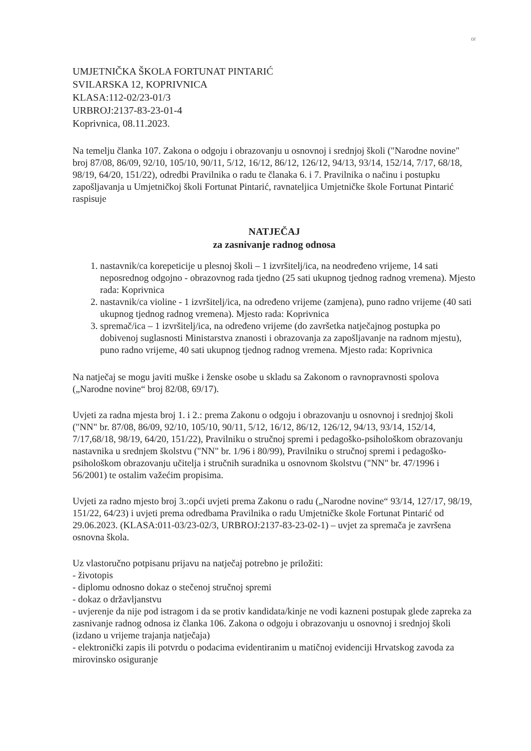or
UMJETNIČKA ŠKOLA FORTUNAT PINTARIĆ
SVILARSKA 12, KOPRIVNICA
KLASA:112-02/23-01/3
URBROJ:2137-83-23-01-4
Koprivnica, 08.11.2023.
Na temelju članka 107. Zakona o odgoju i obrazovanju u osnovnoj i srednjoj školi ("Narodne novine" broj 87/08, 86/09, 92/10, 105/10, 90/11, 5/12, 16/12, 86/12, 126/12, 94/13, 93/14, 152/14, 7/17, 68/18, 98/19, 64/20, 151/22), odredbi Pravilnika o radu te članaka 6. i 7. Pravilnika o načinu i postupku zapošljavanja u Umjetničkoj školi Fortunat Pintarić, ravnateljica Umjetničke škole Fortunat Pintarić raspisuje
NATJEČAJ
za zasnivanje radnog odnosa
1. nastavnik/ca korepeticije u plesnoj školi – 1 izvršitelj/ica, na neodređeno vrijeme, 14 sati neposrednog odgojno - obrazovnog rada tjedno (25 sati ukupnog tjednog radnog vremena). Mjesto rada: Koprivnica
2. nastavnik/ca violine - 1 izvršitelj/ica, na određeno vrijeme (zamjena), puno radno vrijeme (40 sati ukupnog tjednog radnog vremena). Mjesto rada: Koprivnica
3. spremač/ica – 1 izvršitelj/ica, na određeno vrijeme (do završetka natječajnog postupka po dobivenoj suglasnosti Ministarstva znanosti i obrazovanja za zapošljavanje na radnom mjestu), puno radno vrijeme, 40 sati ukupnog tjednog radnog vremena. Mjesto rada: Koprivnica
Na natječaj se mogu javiti muške i ženske osobe u skladu sa Zakonom o ravnopravnosti spolova („Narodne novine“ broj 82/08, 69/17).
Uvjeti za radna mjesta broj 1. i 2.: prema Zakonu o odgoju i obrazovanju u osnovnoj i srednjoj školi ("NN" br. 87/08, 86/09, 92/10, 105/10, 90/11, 5/12, 16/12, 86/12, 126/12, 94/13, 93/14, 152/14, 7/17,68/18, 98/19, 64/20, 151/22), Pravilniku o stručnoj spremi i pedagoško-psihološkom obrazovanju nastavnika u srednjem školstvu ("NN" br. 1/96 i 80/99), Pravilniku o stručnoj spremi i pedagoško-psihološkom obrazovanju učitelja i stručnih suradnika u osnovnom školstvu ("NN" br. 47/1996 i 56/2001) te ostalim važećim propisima.
Uvjeti za radno mjesto broj 3.:opći uvjeti prema Zakonu o radu („Narodne novine“ 93/14, 127/17, 98/19, 151/22, 64/23) i uvjeti prema odredbama Pravilnika o radu Umjetničke škole Fortunat Pintarić od 29.06.2023. (KLASA:011-03/23-02/3, URBROJ:2137-83-23-02-1) – uvjet za spremača je završena osnovna škola.
Uz vlastoručno potpisanu prijavu na natječaj potrebno je priložiti:
- životopis
- diplomu odnosno dokaz o stečenoj stručnoj spremi
- dokaz o državljanstvu
- uvjerenje da nije pod istragom i da se protiv kandidata/kinje ne vodi kazneni postupak glede zapreka za zasnivanje radnog odnosa iz članka 106. Zakona o odgoju i obrazovanju u osnovnoj i srednjoj školi (izdano u vrijeme trajanja natječaja)
- elektronički zapis ili potvrdu o podacima evidentiranim u matičnoj evidenciji Hrvatskog zavoda za mirovinsko osiguranje